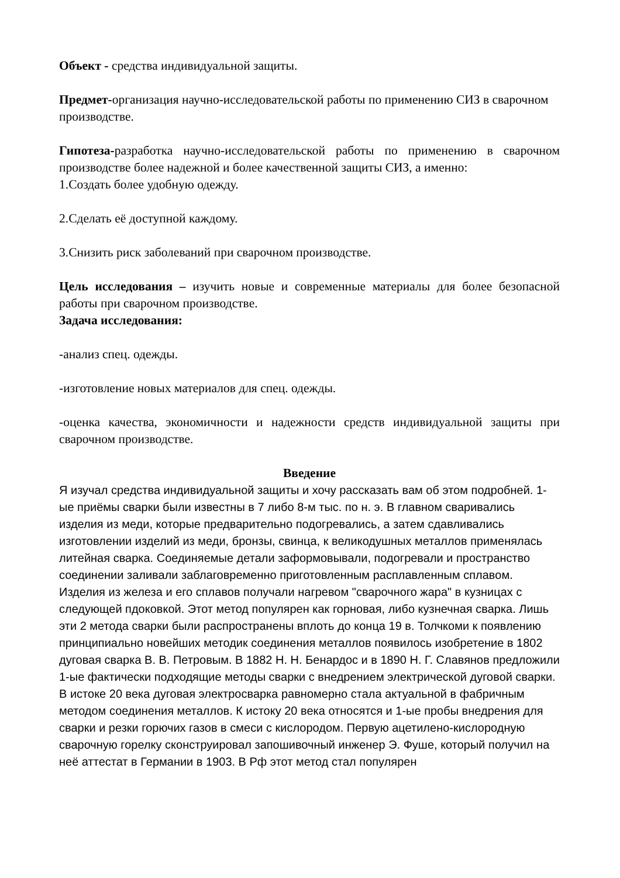Объект - средства индивидуальной защиты.
Предмет-организация научно-исследовательской работы по применению СИЗ в сварочном производстве.
Гипотеза-разработка научно-исследовательской работы по применению в сварочном производстве более надежной и более качественной защиты СИЗ, а именно:
1.Создать более удобную одежду.
2.Сделать её доступной каждому.
3.Снизить риск заболеваний при сварочном производстве.
Цель исследования – изучить новые и современные материалы для более безопасной работы при сварочном производстве.
Задача исследования:
-анализ спец. одежды.
-изготовление новых материалов для спец. одежды.
-оценка качества, экономичности и надежности средств индивидуальной защиты при сварочном производстве.
Введение
Я изучал средства индивидуальной защиты и хочу рассказать вам об этом подробней. 1-ые приёмы сварки были известны в 7 либо 8-м тыс. по н. э. В главном сваривались изделия из меди, которые предварительно подогревались, а затем сдавливались изготовлении изделий из меди, бронзы, свинца, к великодушных металлов применялась литейная сварка. Соединяемые детали заформовывали, подогревали и пространство соединении заливали заблаговременно приготовленным расплавленным сплавом. Изделия из железа и его сплавов получали нагревом "сварочного жара" в кузницах с следующей пдоковкой. Этот метод популярен как горновая, либо кузнечная сварка. Лишь эти 2 метода сварки были распространены вплоть до конца 19 в. Толчкоми к появлению принципиально новейших методик соединения металлов появилось изобретение в 1802 дуговая сварка В. В. Петровым. В 1882 Н. Н. Бенардос и в 1890 Н. Г. Славянов предложили 1-ые фактически подходящие методы сварки с внедрением электрической дуговой сварки. В истоке 20 века дуговая электросварка равномерно стала актуальной в фабричным методом соединения металлов. К истоку 20 века относятся и 1-ые пробы внедрения для сварки и резки горючих газов в смеси с кислородом. Первую ацетилено-кислородную сварочную горелку сконструировал запошивочный инженер Э. Фуше, который получил на неё аттестат в Германии в 1903. В Рф этот метод стал популярен